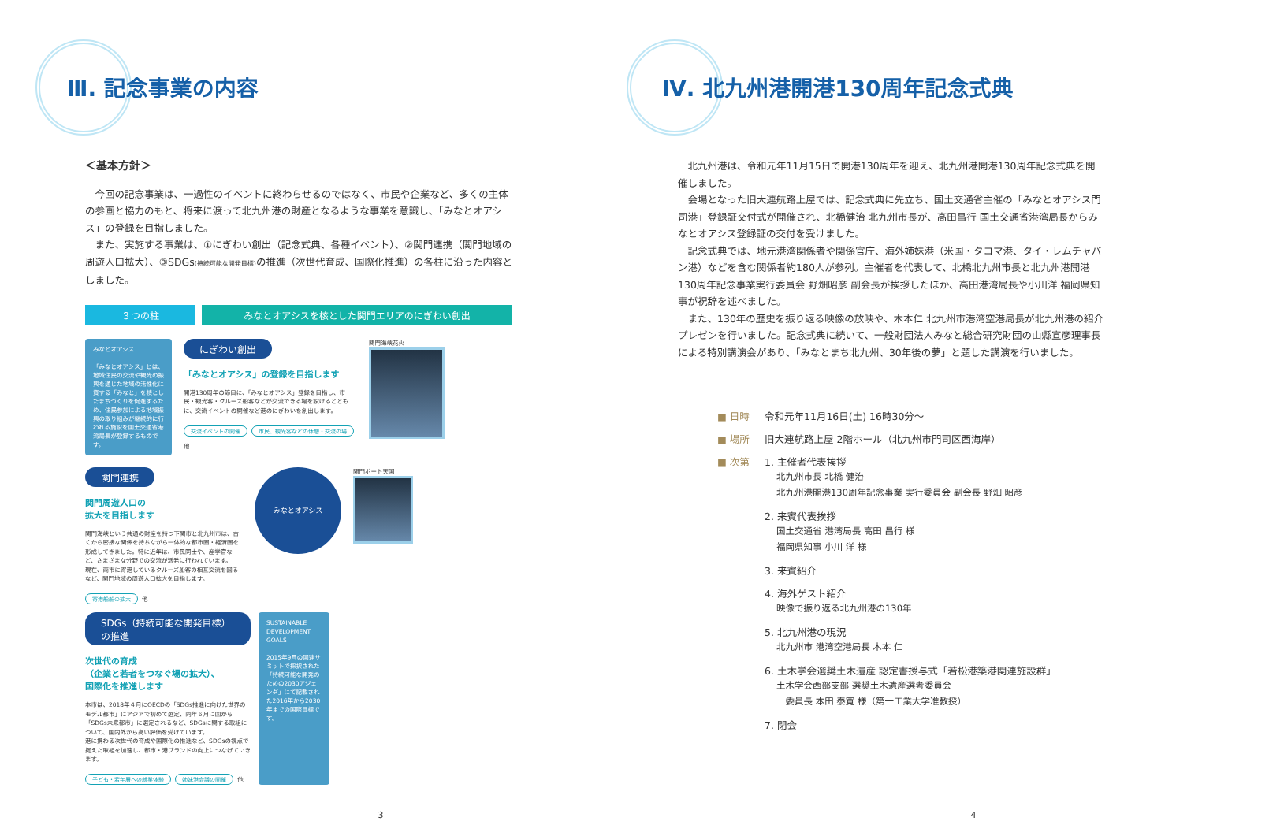Ⅲ. 記念事業の内容
＜基本方針＞
　今回の記念事業は、一過性のイベントに終わらせるのではなく、市民や企業など、多くの主体の参画と協力のもと、将来に渡って北九州港の財産となるような事業を意識し、「みなとオアシス」の登録を目指しました。
　また、実施する事業は、①にぎわい創出（記念式典、各種イベント）、②関門連携（関門地域の周遊人口拡大）、③SDGs(持続可能な開発目標) の推進（次世代育成、国際化推進）の各柱に沿った内容としました。
３つの柱 みなとオアシスを核とした関門エリアのにぎわい創出
みなとオアシス
「みなとオアシス」とは、地域住民の交流や観光の振興を通じた地域の活性化に資する「みなと」を核としたまちづくりを促進するため、住民参加による地域振興の取り組みが継続的に行われる施設を国土交通省港湾局長が登録するものです。
にぎわい創出
「みなとオアシス」の登録を目指します
開港130周年の節目に、「みなとオアシス」登録を目指し、市民・観光客・クルーズ船客などが交流できる場を設けるとともに、交流イベントの開催など港のにぎわいを創出します。
交流イベントの開催 市民、観光客などの休憩・交流の場 他
関門海峡花火
関門連携
関門周遊人口の
拡大を目指します
関門海峡という共通の財産を持つ下関市と北九州市は、古くから密接な関係を持ちながら一体的な都市圏・経済圏を形成してきました。特に近年は、市民同士や、産学官など、さまざまな分野での交流が活発に行われています。
現在、両市に寄港しているクルーズ船客の相互交流を図るなど、関門地域の周遊人口拡大を目指します。
寄港船舶の拡大 他
みなとオアシス
関門ポート天国
SDGs（持続可能な開発目標）の推進
次世代の育成
（企業と若者をつなぐ場の拡大）、
国際化を推進します
本市は、2018年４月にOECDの「SDGs推進に向けた世界のモデル都市」にアジアで初めて選定、同年６月に国から「SDGs未来都市」に選定されるなど、SDGsに関する取組について、国内外から高い評価を受けています。
港に携わる次世代の育成や国際化の推進など、SDGsの視点で捉えた取組を加速し、都市・港ブランドの向上につなげていきます。
子ども・若年層への就業体験 姉妹港会議の開催 他
SUSTAINABLE DEVELOPMENT GOALS
2015年9月の国連サミットで採択された「持続可能な開発のための2030アジェンダ」にて記載された2016年から2030年までの国際目標です。
3
Ⅳ. 北九州港開港130周年記念式典
　北九州港は、令和元年11月15日で開港130周年を迎え、北九州港開港130周年記念式典を開催しました。
　会場となった旧大連航路上屋では、記念式典に先立ち、国土交通省主催の「みなとオアシス門司港」登録証交付式が開催され、北橋健治 北九州市長が、高田昌行 国土交通省港湾局長からみなとオアシス登録証の交付を受けました。
　記念式典では、地元港湾関係者や関係官庁、海外姉妹港（米国・タコマ港、タイ・レムチャバン港）などを含む関係者約180人が参列。主催者を代表して、北橋北九州市長と北九州港開港130周年記念事業実行委員会 野畑昭彦 副会長が挨拶したほか、高田港湾局長や小川洋 福岡県知事が祝辞を述べました。
　また、130年の歴史を振り返る映像の放映や、木本仁 北九州市港湾空港局長が北九州港の紹介プレゼンを行いました。記念式典に続いて、一般財団法人みなと総合研究財団の山縣宣彦理事長による特別講演会があり、「みなとまち北九州、30年後の夢」と題した講演を行いました。
■ 日時 令和元年11月16日(土) 16時30分～
■ 場所 旧大連航路上屋 2階ホール（北九州市門司区西海岸）
■ 次第 1. 主催者代表挨拶
北九州市長 北橋 健治
北九州港開港130周年記念事業 実行委員会 副会長 野畑 昭彦
2. 来賓代表挨拶
国土交通省 港湾局長 高田 昌行 様
福岡県知事 小川 洋 様
3. 来賓紹介
4. 海外ゲスト紹介
映像で振り返る北九州港の130年
5. 北九州港の現況
北九州市 港湾空港局長 木本 仁
6. 土木学会選奨土木遺産 認定書授与式「若松港築港関連施設群」
土木学会西部支部 選奨土木遺産選考委員会
　委員長 本田 泰寛 様（第一工業大学准教授）
7. 閉会
4